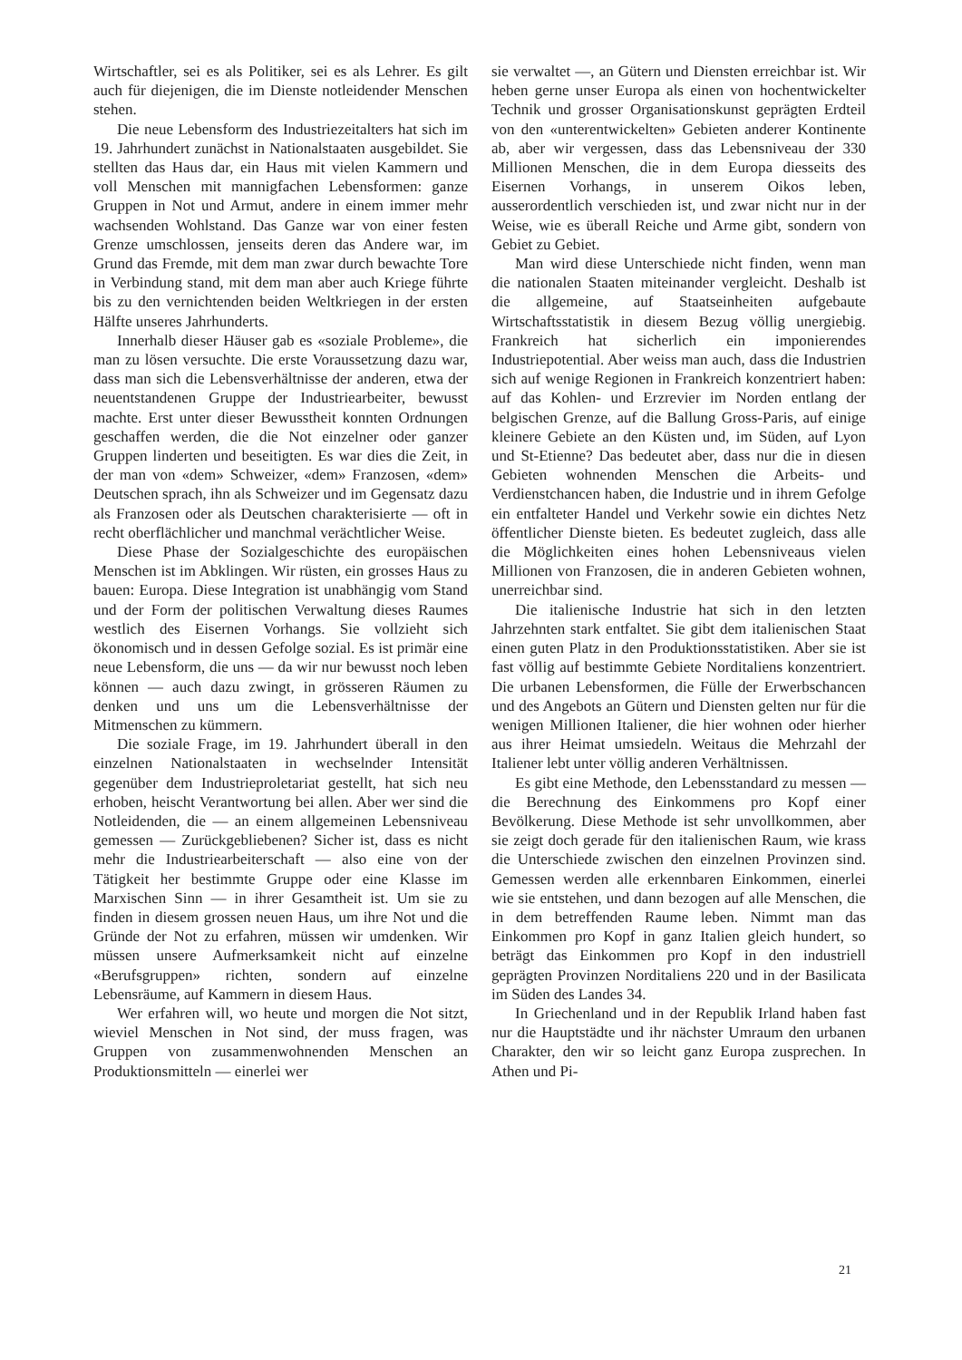Wirtschaftler, sei es als Politiker, sei es als Lehrer. Es gilt auch für diejenigen, die im Dienste notleidender Menschen stehen.
Die neue Lebensform des Industriezeitalters hat sich im 19. Jahrhundert zunächst in Nationalstaaten ausgebildet. Sie stellten das Haus dar, ein Haus mit vielen Kammern und voll Menschen mit mannigfachen Lebensformen: ganze Gruppen in Not und Armut, andere in einem immer mehr wachsenden Wohlstand. Das Ganze war von einer festen Grenze umschlossen, jenseits deren das Andere war, im Grund das Fremde, mit dem man zwar durch bewachte Tore in Verbindung stand, mit dem man aber auch Kriege führte bis zu den vernichtenden beiden Weltkriegen in der ersten Hälfte unseres Jahrhunderts.
Innerhalb dieser Häuser gab es «soziale Probleme», die man zu lösen versuchte. Die erste Voraussetzung dazu war, dass man sich die Lebensverhältnisse der anderen, etwa der neuentstandenen Gruppe der Industriearbeiter, bewusst machte. Erst unter dieser Bewusstheit konnten Ordnungen geschaffen werden, die die Not einzelner oder ganzer Gruppen linderten und beseitigten. Es war dies die Zeit, in der man von «dem» Schweizer, «dem» Franzosen, «dem» Deutschen sprach, ihn als Schweizer und im Gegensatz dazu als Franzosen oder als Deutschen charakterisierte — oft in recht oberflächlicher und manchmal verächtlicher Weise.
Diese Phase der Sozialgeschichte des europäischen Menschen ist im Abklingen. Wir rüsten, ein grosses Haus zu bauen: Europa. Diese Integration ist unabhängig vom Stand und der Form der politischen Verwaltung dieses Raumes westlich des Eisernen Vorhangs. Sie vollzieht sich ökonomisch und in dessen Gefolge sozial. Es ist primär eine neue Lebensform, die uns — da wir nur bewusst noch leben können — auch dazu zwingt, in grösseren Räumen zu denken und uns um die Lebensverhältnisse der Mitmenschen zu kümmern.
Die soziale Frage, im 19. Jahrhundert überall in den einzelnen Nationalstaaten in wechselnder Intensität gegenüber dem Industrieproletariat gestellt, hat sich neu erhoben, heischt Verantwortung bei allen. Aber wer sind die Notleidenden, die — an einem allgemeinen Lebensniveau gemessen — Zurückgebliebenen? Sicher ist, dass es nicht mehr die Industriearbeiterschaft — also eine von der Tätigkeit her bestimmte Gruppe oder eine Klasse im Marxischen Sinn — in ihrer Gesamtheit ist. Um sie zu finden in diesem grossen neuen Haus, um ihre Not und die Gründe der Not zu erfahren, müssen wir umdenken. Wir müssen unsere Aufmerksamkeit nicht auf einzelne «Berufsgruppen» richten, sondern auf einzelne Lebensräume, auf Kammern in diesem Haus.
Wer erfahren will, wo heute und morgen die Not sitzt, wieviel Menschen in Not sind, der muss fragen, was Gruppen von zusammenwohnenden Menschen an Produktionsmitteln — einerlei wer
sie verwaltet —, an Gütern und Diensten erreichbar ist. Wir heben gerne unser Europa als einen von hochentwickelter Technik und grosser Organisationskunst geprägten Erdteil von den «unterentwickelten» Gebieten anderer Kontinente ab, aber wir vergessen, dass das Lebensniveau der 330 Millionen Menschen, die in dem Europa diesseits des Eisernen Vorhangs, in unserem Oikos leben, ausserordentlich verschieden ist, und zwar nicht nur in der Weise, wie es überall Reiche und Arme gibt, sondern von Gebiet zu Gebiet.
Man wird diese Unterschiede nicht finden, wenn man die nationalen Staaten miteinander vergleicht. Deshalb ist die allgemeine, auf Staatseinheiten aufgebaute Wirtschaftsstatistik in diesem Bezug völlig unergiebig. Frankreich hat sicherlich ein imponierendes Industriepotential. Aber weiss man auch, dass die Industrien sich auf wenige Regionen in Frankreich konzentriert haben: auf das Kohlen- und Erzrevier im Norden entlang der belgischen Grenze, auf die Ballung Gross-Paris, auf einige kleinere Gebiete an den Küsten und, im Süden, auf Lyon und St-Etienne? Das bedeutet aber, dass nur die in diesen Gebieten wohnenden Menschen die Arbeits- und Verdienstchancen haben, die Industrie und in ihrem Gefolge ein entfalteter Handel und Verkehr sowie ein dichtes Netz öffentlicher Dienste bieten. Es bedeutet zugleich, dass alle die Möglichkeiten eines hohen Lebensniveaus vielen Millionen von Franzosen, die in anderen Gebieten wohnen, unerreichbar sind.
Die italienische Industrie hat sich in den letzten Jahrzehnten stark entfaltet. Sie gibt dem italienischen Staat einen guten Platz in den Produktionsstatistiken. Aber sie ist fast völlig auf bestimmte Gebiete Norditaliens konzentriert. Die urbanen Lebensformen, die Fülle der Erwerbschancen und des Angebots an Gütern und Diensten gelten nur für die wenigen Millionen Italiener, die hier wohnen oder hierher aus ihrer Heimat umsiedeln. Weitaus die Mehrzahl der Italiener lebt unter völlig anderen Verhältnissen.
Es gibt eine Methode, den Lebensstandard zu messen — die Berechnung des Einkommens pro Kopf einer Bevölkerung. Diese Methode ist sehr unvollkommen, aber sie zeigt doch gerade für den italienischen Raum, wie krass die Unterschiede zwischen den einzelnen Provinzen sind. Gemessen werden alle erkennbaren Einkommen, einerlei wie sie entstehen, und dann bezogen auf alle Menschen, die in dem betreffenden Raume leben. Nimmt man das Einkommen pro Kopf in ganz Italien gleich hundert, so beträgt das Einkommen pro Kopf in den industriell geprägten Provinzen Norditaliens 220 und in der Basilicata im Süden des Landes 34.
In Griechenland und in der Republik Irland haben fast nur die Hauptstädte und ihr nächster Umraum den urbanen Charakter, den wir so leicht ganz Europa zusprechen. In Athen und Pi-
21